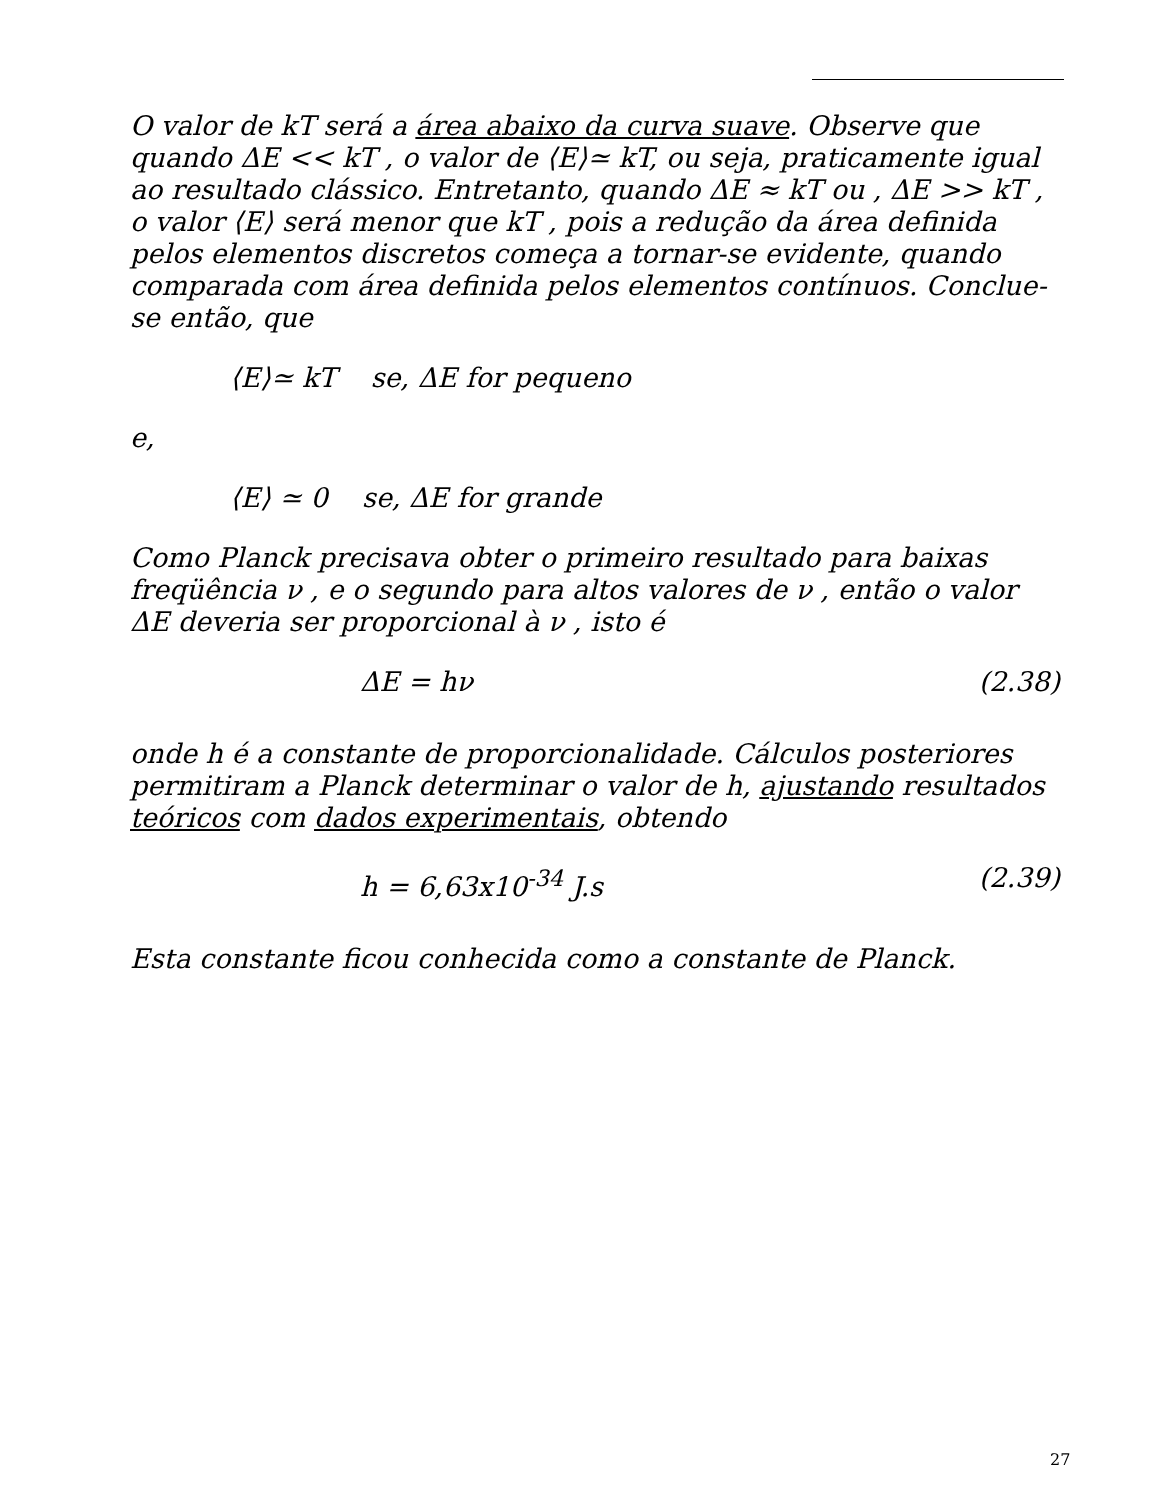O valor de kT será a área abaixo da curva suave. Observe que quando ΔE << kT , o valor de ⟨E⟩≃ kT, ou seja, praticamente igual ao resultado clássico. Entretanto, quando ΔE ≈ kT ou , ΔE >> kT , o valor ⟨E⟩ será menor que kT , pois a redução da área definida pelos elementos discretos começa a tornar-se evidente, quando comparada com área definida pelos elementos contínuos. Conclue-se então, que
⟨E⟩≃ kT se, ΔE for pequeno
e,
⟨E⟩ ≃ 0 se, ΔE for grande
Como Planck precisava obter o primeiro resultado para baixas freqüência ν , e o segundo para altos valores de ν , então o valor ΔE deveria ser proporcional à ν , isto é
ΔE = hν (2.38)
onde h é a constante de proporcionalidade. Cálculos posteriores permitiram a Planck determinar o valor de h, ajustando resultados teóricos com dados experimentais, obtendo
h = 6,63x10<sup>-34</sup> J.s (2.39)
Esta constante ficou conhecida como a constante de Planck.
27